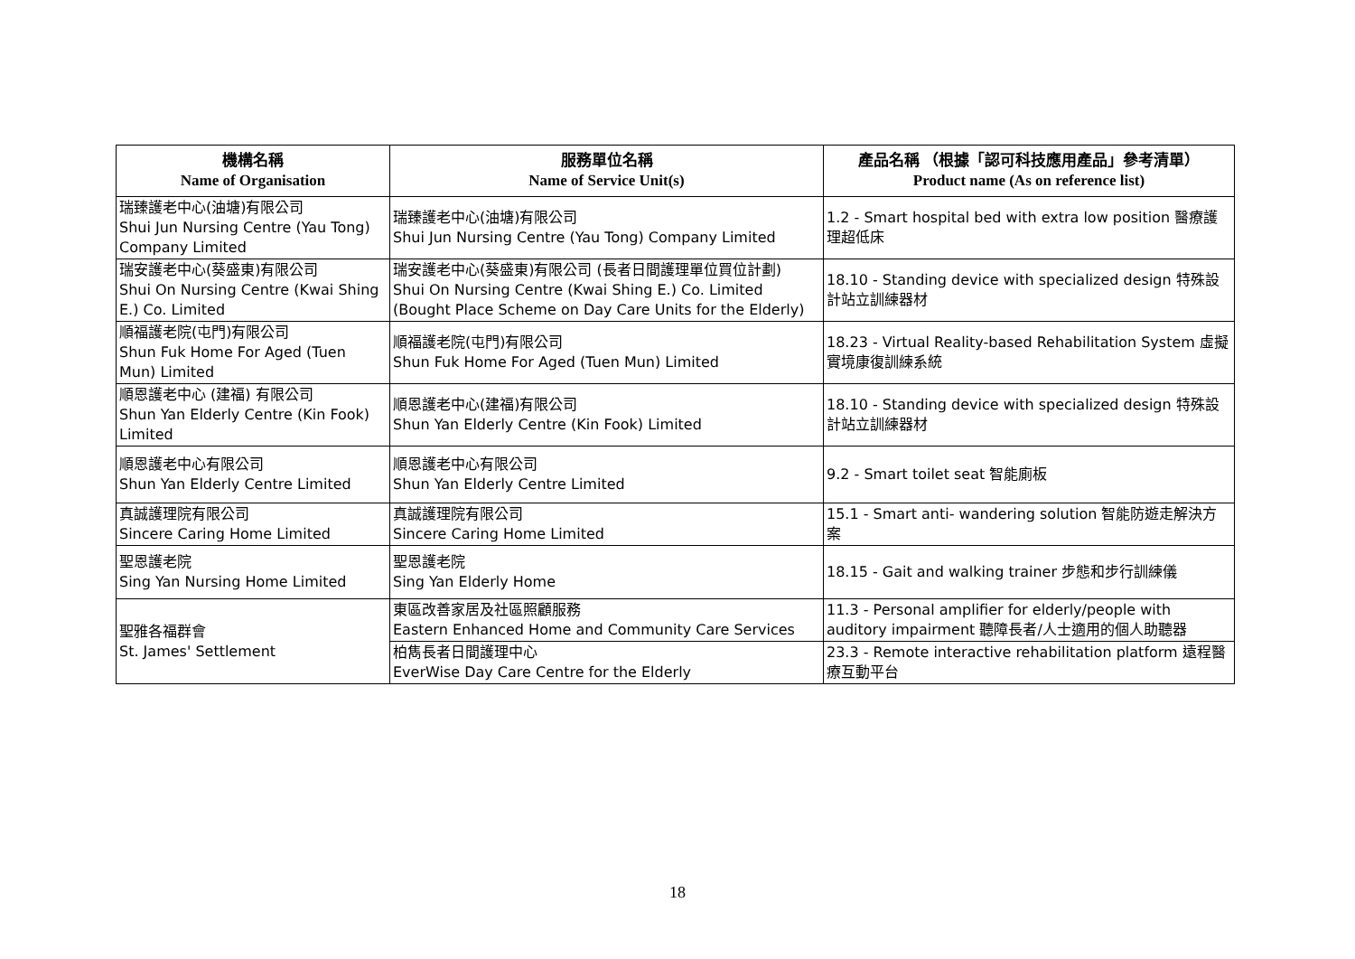| 機構名稱 Name of Organisation | 服務單位名稱 Name of Service Unit(s) | 產品名稱 （根據「認可科技應用產品」參考清單） Product name (As on reference list) |
| --- | --- | --- |
| 瑞臻護老中心(油塘)有限公司 Shui Jun Nursing Centre (Yau Tong) Company Limited | 瑞臻護老中心(油塘)有限公司 Shui Jun Nursing Centre (Yau Tong) Company Limited | 1.2 - Smart hospital bed with extra low position 醫療護理超低床 |
| 瑞安護老中心(葵盛東)有限公司 Shui On Nursing Centre (Kwai Shing E.) Co. Limited | 瑞安護老中心(葵盛東)有限公司 (長者日間護理單位買位計劃) Shui On Nursing Centre (Kwai Shing E.) Co. Limited (Bought Place Scheme on Day Care Units for the Elderly) | 18.10 - Standing device with specialized design 特殊設計站立訓練器材 |
| 順福護老院(屯門)有限公司 Shun Fuk Home For Aged (Tuen Mun) Limited | 順福護老院(屯門)有限公司 Shun Fuk Home For Aged (Tuen Mun) Limited | 18.23 - Virtual Reality-based Rehabilitation System 虛擬實境康復訓練系統 |
| 順恩護老中心 (建福) 有限公司 Shun Yan Elderly Centre (Kin Fook) Limited | 順恩護老中心(建福)有限公司 Shun Yan Elderly Centre (Kin Fook) Limited | 18.10 - Standing device with specialized design 特殊設計站立訓練器材 |
| 順恩護老中心有限公司 Shun Yan Elderly Centre Limited | 順恩護老中心有限公司 Shun Yan Elderly Centre Limited | 9.2 - Smart toilet seat 智能廁板 |
| 真誠護理院有限公司 Sincere Caring Home Limited | 真誠護理院有限公司 Sincere Caring Home Limited | 15.1 - Smart anti- wandering solution 智能防遊走解決方案 |
| 聖恩護老院 Sing Yan Nursing Home Limited | 聖恩護老院 Sing Yan Elderly Home | 18.15 - Gait and walking trainer 步態和步行訓練儀 |
| 聖雅各福群會 St. James' Settlement | 東區改善家居及社區照顧服務 Eastern Enhanced Home and Community Care Services | 11.3 - Personal amplifier for elderly/people with auditory impairment 聽障長者/人士適用的個人助聽器 |
| | 柏雋長者日間護理中心 EverWise Day Care Centre for the Elderly | 23.3 - Remote interactive rehabilitation platform 遠程醫療互動平台 |
18